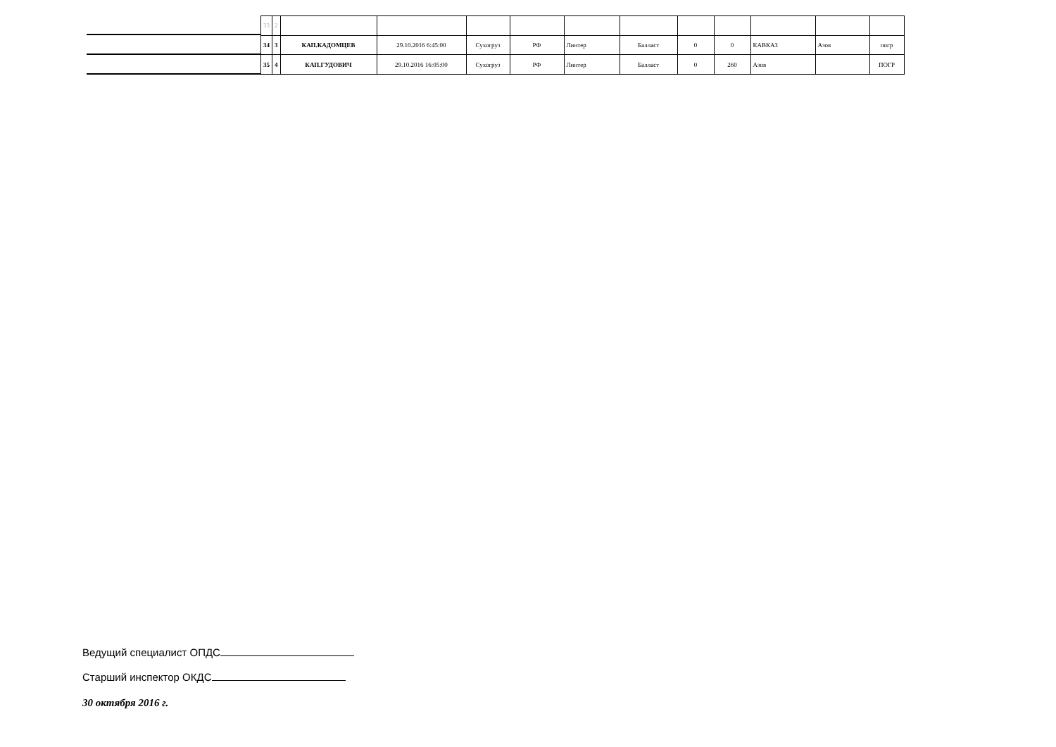| 33 | 2 | | | | | | | | | | | |
| 34 | 3 | КАП.КАДОМЦЕВ | 29.10.2016 6:45:00 | Сухогруз | РФ | Линтер | Балласт | 0 | 0 | КАВКАЗ | Азов | погр |
| 35 | 4 | КАП.ГУДОВИЧ | 29.10.2016 16:05:00 | Сухогруз | РФ | Линтер | Балласт | 0 | 260 | Азов | | ПОГР |
Ведущий специалист ОПДС
Старший инспектор ОКДС
30 октября 2016 г.